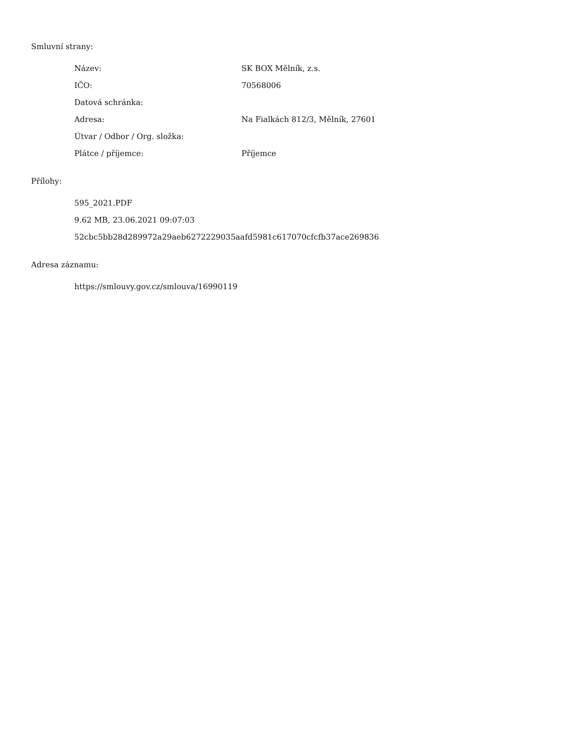Smluvní strany:
| Název: | SK BOX Mělník, z.s. |
| IČO: | 70568006 |
| Datová schránka: | |
| Adresa: | Na Fialkách 812/3, Mělník, 27601 |
| Útvar / Odbor / Org. složka: | |
| Plátce / příjemce: | Příjemce |
Přílohy:
595_2021.PDF
9.62 MB, 23.06.2021 09:07:03
52cbc5bb28d289972a29aeb6272229035aafd5981c617070cfcfb37ace269836
Adresa záznamu:
https://smlouvy.gov.cz/smlouva/16990119